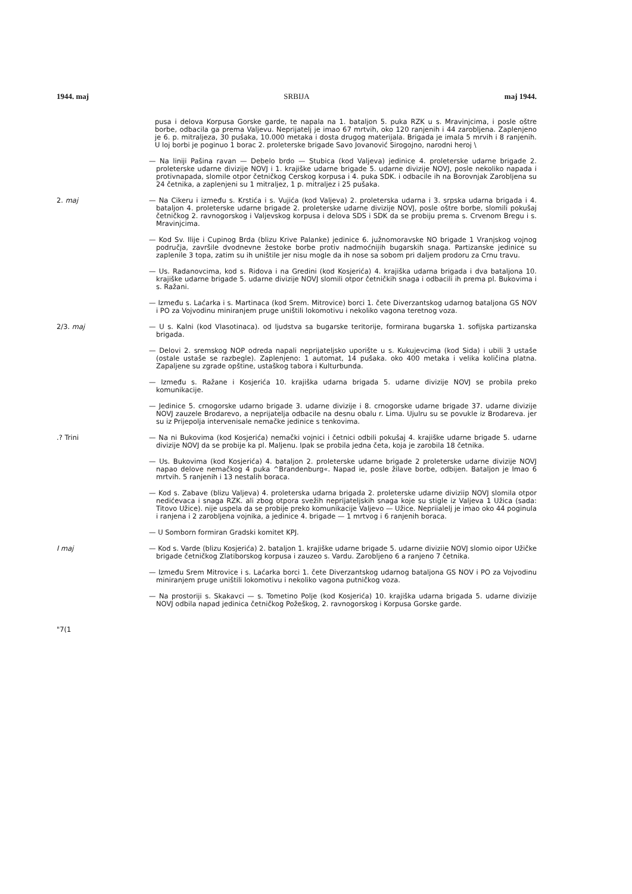1944. maj SRBIJA maj 1944.
pusa i delova Korpusa Gorske garde, te napala na 1. bataljon 5. puka RZK u s. Mravinjcima, i posle oštre borbe, odbacila ga prema Valjevu. Neprijatelj je imao 67 mrtvih, oko 120 ranjenih i 44 zarobljena. Zaplenjeno je 6. p. mitraljeza, 30 pušaka, 10.000 metaka i dosta drugog materijala. Brigada je imala 5 mrvih i 8 ranjenih. U loj borbi je poginuo 1 borac 2. proleterske brigade Savo Jovanović Sirogojno, narodni heroj \
— Na liniji Pašina ravan — Debelo brdo — Stubica (kod Valjeva) jedinice 4. proleterske udarne brigade 2. proleterske udarne divizije NOVJ i 1. krajiške udarne brigade 5. udarne divizije NOVJ, posle nekoliko napada i protivnapada, slomile otpor četničkog Cerskog korpusa i 4. puka SDK. i odbacile ih na Borovnjak Zarobljena su 24 četnika, a zaplenjeni su 1 mitraljez, 1 p. mitraljez i 25 pušaka.
2. maj — Na Cikeru i između s. Krstića i s. Vujića (kod Valjeva) 2. proleterska udarna i 3. srpska udarna brigada i 4. bataljon 4. proleterske udarne brigade 2. proleterske udarne divizije NOVJ, posle oštre borbe, slomili pokušaj četničkog 2. ravnogorskog i Valjevskog korpusa i delova SDS i SDK da se probiju prema s. Crvenom Bregu i s. Mravinjcima.
— Kod Sv. Ilije i Cupinog Brda (blizu Krive Palanke) jedinice 6. južnomoravske NO brigade 1 Vranjskog vojnog područja, završile dvodnevne žestoke borbe protiv nadmoćnijih bugarskih snaga. Partizanske jedinice su zaplenile 3 topa, zatim su ih uništile jer nisu mogle da ih nose sa sobom pri daljem prodoru za Crnu travu.
— Us. Radanovcima, kod s. Ridova i na Gredini (kod Kosjerića) 4. krajiška udarna brigada i dva bataljona 10. krajiške udarne brigade 5. udarne divizije NOVJ slomili otpor četničkih snaga i odbacili ih prema pl. Bukovima i s. Ražani.
— Između s. Laćarka i s. Martinaca (kod Srem. Mitrovice) borci 1. čete Diverzantskog udarnog bataljona GS NOV i PO za Vojvodinu miniranjem pruge uništili lokomotivu i nekoliko vagona teretnog voza.
2/3. maj — U s. Kalni (kod Vlasotinaca). od ljudstva sa bugarske teritorije, formirana bugarska 1. sofijska partizanska brigada.
— Delovi 2. sremskog NOP odreda napali neprijateljsko uporište u s. Kukujevcima (kod Sida) i ubili 3 ustaše (ostale ustaše se razbegle). Zaplenjeno: 1 automat, 14 pušaka. oko 400 metaka i velika količina platna. Zapaljene su zgrade opštine, ustaškog tabora i Kulturbunda.
— Između s. Ražane i Kosjerića 10. krajiška udarna brigada 5. udarne divizije NOVJ se probila preko komunikacije.
— Jedinice 5. crnogorske udarno brigade 3. udarne divizije i 8. crnogorske udarne brigade 37. udarne divizije NOVJ zauzele Brodarevo, a neprijatelja odbacile na desnu obalu r. Lima. Ujulru su se povukle iz Brodareva. jer su iz Prijepolja intervenisale nemačke jedinice s tenkovima.
.? Trini — Na ni Bukovima (kod Kosjerića) nemački vojnici i četnici odbili pokušaj 4. krajiške udarne brigade 5. udarne divizije NOVJ da se probije ka pl. Maljenu. Ipak se probila jedna četa, koja je zarobila 18 četnika.
— Us. Bukovima (kod Kosjerića) 4. bataljon 2. proleterske udarne brigade 2 proleterske udarne divizije NOVJ napao delove nemačkog 4 puka ^Brandenburg«. Napad ie, posle žilave borbe, odbijen. Bataljon je Imao 6 mrtvih. 5 ranjenih i 13 nestalih boraca.
— Kod s. Zabave (blizu Valjeva) 4. proleterska udarna brigada 2. proleterske udarne diviziip NOVJ slomila otpor nedićevaca i snaga RZK. ali zbog otpora svežih neprijateljskih snaga koje su stigle iz Valjeva 1 Užica (sada: Titovo Užice). nije uspela da se probije preko komunikacije Valjevo — Užice. Nepriialelj je imao oko 44 poginula i ranjena i 2 zarobljena vojnika, a jedinice 4. brigade — 1 mrtvog i 6 ranjenih boraca.
— U Somborn formiran Gradski komitet KPJ.
I maj — Kod s. Varde (blizu Kosjerića) 2. bataljon 1. krajiške udarne brigade 5. udarne diviziie NOVJ slomio oipor Užičke brigade četničkog Zlatiborskog korpusa i zauzeo s. Vardu. Zarobljeno 6 a ranjeno 7 četnika.
— Između Srem Mitrovice i s. Laćarka borci 1. čete Diverzantskog udarnog bataljona GS NOV i PO za Vojvodinu miniranjem pruge uništili lokomotivu i nekoliko vagona putničkog voza.
— Na prostoriji s. Skakavci — s. Tometino Polje (kod Kosjerića) 10. krajiška udarna brigada 5. udarne divizije NOVJ odbila napad jedinica četničkog Požeškog, 2. ravnogorskog i Korpusa Gorske garde.
"7(1